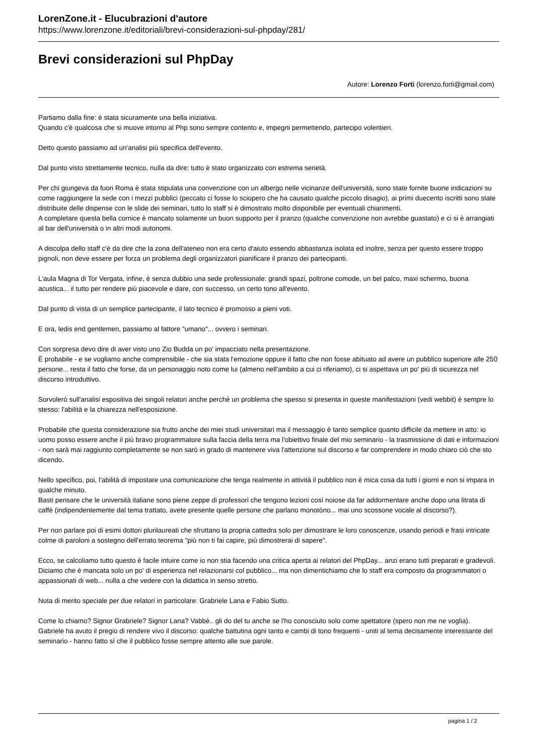LorenZone.it - Elucubrazioni d'autore
https://www.lorenzone.it/editoriali/brevi-considerazioni-sul-phpday/281/
Brevi considerazioni sul PhpDay
Autore: Lorenzo Forti (lorenzo.forti@gmail.com)
Partiamo dalla fine: è stata sicuramente una bella iniziativa.
Quando c'è qualcosa che si muove intorno al Php sono sempre contento e, impegni permettendo, partecipo volentieri.
Detto questo passiamo ad un'analisi più specifica dell'evento.
Dal punto visto strettamente tecnico, nulla da dire: tutto è stato organizzato con estrema serietà.
Per chi giungeva da fuori Roma è stata stipulata una convenzione con un albergo nelle vicinanze dell'università, sono state fornite buone indicazioni su come raggiungere la sede con i mezzi pubblici (peccato ci fosse lo sciopero che ha causato qualche piccolo disagio), ai primi duecento iscritti sono state distribuite delle dispense con le slide dei seminari, tutto lo staff si è dimostrato molto disponibile per eventuali chiarimenti.
A completare questa bella cornice è mancato solamente un buon supporto per il pranzo (qualche convenzione non avrebbe guastato) e ci si è arrangiati al bar dell'università o in altri modi autonomi.
A discolpa dello staff c'è da dire che la zona dell'ateneo non era certo d'aiuto essendo abbastanza isolata ed inoltre, senza per questo essere troppo pignoli, non deve essere per forza un problema degli organizzatori pianificare il pranzo dei partecipanti.
L'aula Magna di Tor Vergata, infine, è senza dubbio una sede professionale: grandi spazi, poltrone comode, un bel palco, maxi schermo, buona acustica... il tutto per rendere più piacevole e dare, con successo, un certo tono all'evento.
Dal punto di vista di un semplice partecipante, il lato tecnico è promosso a pieni voti.
E ora, ledis end gentlemen, passiamo al fattore "umano"... ovvero i seminari.
Con sorpresa devo dire di aver visto uno Zio Budda un po' impacciato nella presentazione.
È probabile - e se vogliamo anche comprensibile - che sia stata l'emozione oppure il fatto che non fosse abituato ad avere un pubblico superiore alle 250 persone... resta il fatto che forse, da un personaggio noto come lui (almeno nell'ambito a cui ci riferiamo), ci si aspettava un po' più di sicurezza nel discorso introduttivo.
Sorvolerò sull'analisi espositiva dei singoli relatori anche perchè un problema che spesso si presenta in queste manifestazioni (vedi webbit) è sempre lo stesso: l'abilità e la chiarezza nell'esposizione.
Probabile che questa considerazione sia frutto anche dei miei studi universitari ma il messaggio è tanto semplice quanto difficile da mettere in atto: io uomo posso essere anche il più bravo programmatore sulla faccia della terra ma l'obiettivo finale del mio seminario - la trasmissione di dati e informazioni - non sarà mai raggiunto completamente se non sarò in grado di mantenere viva l'attenzione sul discorso e far comprendere in modo chiaro ciò che sto dicendo.
Nello specifico, poi, l'abilità di impostare una comunicazione che tenga realmente in attività il pubblico non è mica cosa da tutti i giorni e non si impara in qualche minuto.
Basti pensare che le università italiane sono piene zeppe di professori che tengono lezioni così noiose da far addormentare anche dopo una litrata di caffè (indipendentemente dal tema trattato, avete presente quelle persone che parlano monotòno... mai uno scossone vocale al discorso?).
Per non parlare poi di esimi dottori plurilaureati che sfruttano la propria cattedra solo per dimostrare le loro conoscenze, usando periodi e frasi intricate colme di paroloni a sostegno dell'errato teorema "più non ti fai capire, più dimostrerai di sapere".
Ecco, se calcoliamo tutto questo è facile intuire come io non stia facendo una critica aperta ai relatori del PhpDay... anzi erano tutti preparati e gradevoli.
Diciamo che è mancata solo un po' di esperienza nel relazionarsi col pubblico... ma non dimentichiamo che lo staff era composto da programmatori o appassionati di web... nulla a che vedere con la didattica in senso stretto.
Nota di merito speciale per due relatori in particolare: Grabriele Lana e Fabio Sutto.
Come lo chiamo? Signor Grabriele? Signor Lana? Vabbè.. gli do del tu anche se l'ho conosciuto solo come spettatore (spero non me ne voglia).
Gabriele ha avuto il pregio di rendere vivo il discorso: qualche battutina ogni tanto e cambi di tono frequenti - uniti al tema decisamente interessante del seminario - hanno fatto sì che il pubblico fosse sempre attento alle sue parole.
pagina 1 / 2